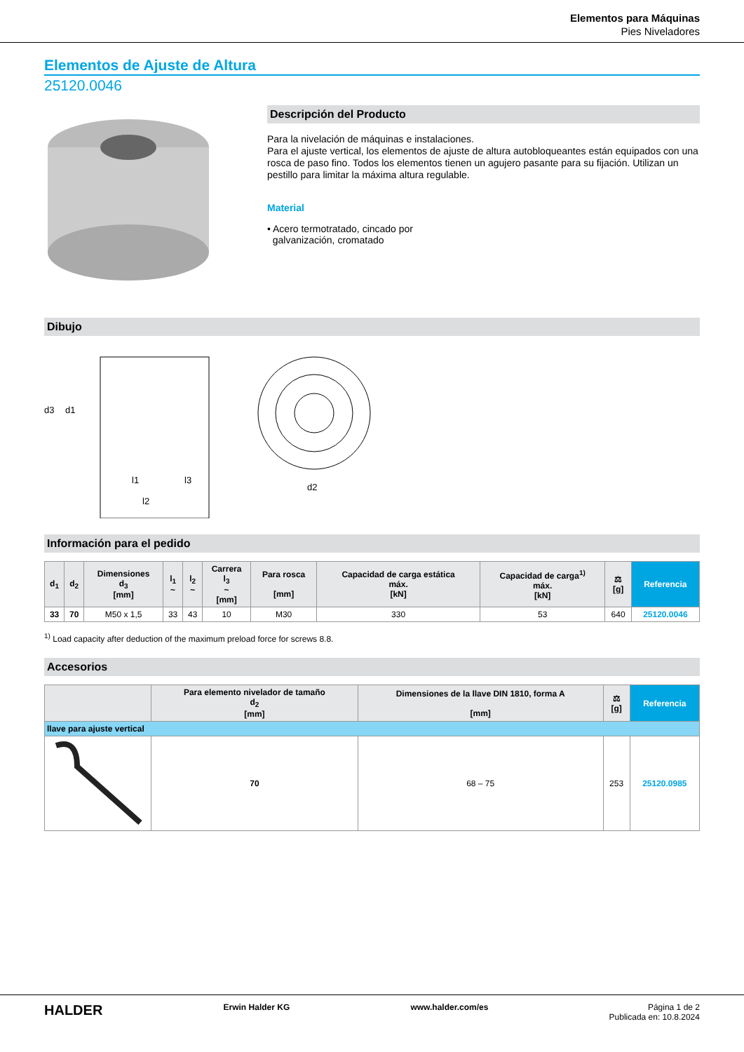Elementos para Máquinas
Pies Niveladores
Elementos de Ajuste de Altura
25120.0046
Descripción del Producto
Para la nivelación de máquinas e instalaciones.
Para el ajuste vertical, los elementos de ajuste de altura autobloqueantes están equipados con una rosca de paso fino. Todos los elementos tienen un agujero pasante para su fijación. Utilizan un pestillo para limitar la máxima altura regulable.
Material
• Acero termotratado, cincado por
galvanización, cromatado
Dibujo
d3
d1
l1
l3
l2
d2
Información para el pedido
| d<sub>1</sub> | d<sub>2</sub> | Dimensiones d<sub>3</sub> [mm] | l<sub>1</sub> ~ | l<sub>2</sub> ~ | Carrera l<sub>3</sub> ~ [mm] | Para rosca [mm] | Capacidad de carga estática máx. [kN] | Capacidad de carga<sup>1)</sup> máx. [kN] | ⚖ [g] | Referencia |
| --- | --- | --- | --- | --- | --- | --- | --- | --- | --- | --- |
| 33 | 70 | M50 x 1,5 | 33 | 43 | 10 | M30 | 330 | 53 | 640 | 25120.0046 |
<sup>1)</sup> Load capacity after deduction of the maximum preload force for screws 8.8.
Accesorios
| | Para elemento nivelador de tamaño d<sub>2</sub> [mm] | Dimensiones de la llave DIN 1810, forma A [mm] | ⚖ [g] | Referencia |
| --- | --- | --- | --- | --- |
| llave para ajuste vertical | | | | |
| | 70 | 68 – 75 | 253 | 25120.0985 |
HALDER Erwin Halder KG www.halder.com/es Página 1 de 2
Publicada en: 10.8.2024